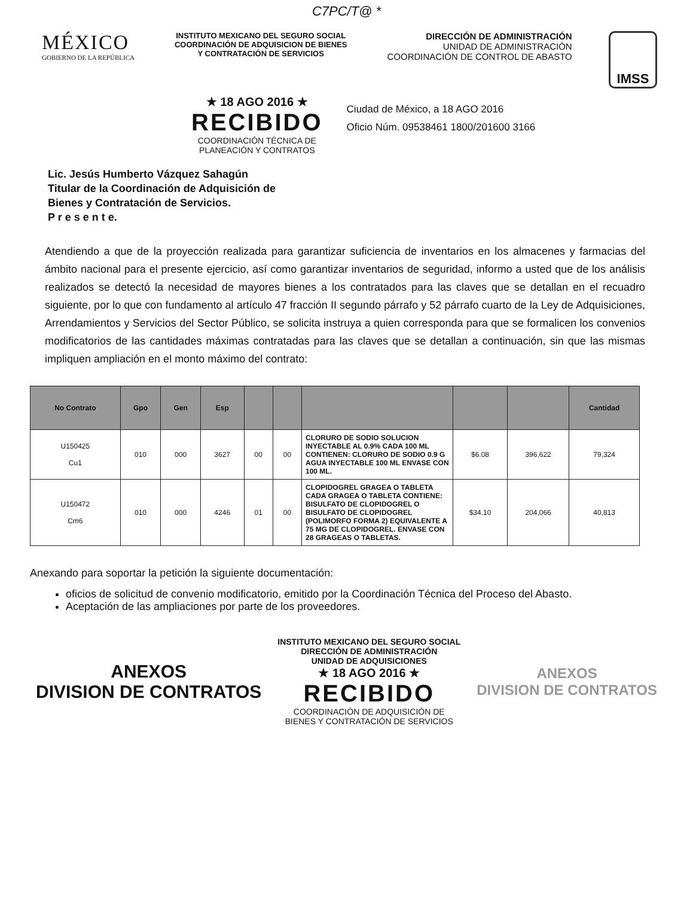C7PC/T@ *
MÉXICO
GOBIERNO DE LA REPÚBLICA
INSTITUTO MEXICANO DEL SEGURO SOCIAL
COORDINACIÓN DE ADQUISICION DE BIENES Y CONTRATACIÓN DE SERVICIOS
DIRECCIÓN DE ADMINISTRACIÓN
UNIDAD DE ADMINISTRACIÓN
COORDINACIÓN DE CONTROL DE ABASTO
IMSS
★ 18 AGO 2016 ★
RECIBIDO
COORDINACIÓN TÉCNICA DE
PLANEACIÓN Y CONTRATOS
Ciudad de México, a 18 AGO 2016
Oficio Núm. 09538461 1800/201600 3166
Lic. Jesús Humberto Vázquez Sahagún
Titular de la Coordinación de Adquisición de
Bienes y Contratación de Servicios.
P r e s e n t e.
Atendiendo a que de la proyección realizada para garantizar suficiencia de inventarios en los almacenes y farmacias del ámbito nacional para el presente ejercicio, así como garantizar inventarios de seguridad, informo a usted que de los análisis realizados se detectó la necesidad de mayores bienes a los contratados para las claves que se detallan en el recuadro siguiente, por lo que con fundamento al artículo 47 fracción II segundo párrafo y 52 párrafo cuarto de la Ley de Adquisiciones, Arrendamientos y Servicios del Sector Público, se solicita instruya a quien corresponda para que se formalicen los convenios modificatorios de las cantidades máximas contratadas para las claves que se detallan a continuación, sin que las mismas impliquen ampliación en el monto máximo del contrato:
| No Contrato | Gpo | Gen | Esp | | | | | | Cantidad |
| --- | --- | --- | --- | --- | --- | --- | --- | --- | --- |
| U150425 Cu1 | 010 | 000 | 3627 | 00 | 00 | CLORURO DE SODIO SOLUCION INYECTABLE AL 0.9% CADA 100 ML CONTIENEN: CLORURO DE SODIO 0.9 G AGUA INYECTABLE 100 ML ENVASE CON 100 ML. | $6.08 | 396,622 | 79,324 |
| U150472 Cm6 | 010 | 000 | 4246 | 01 | 00 | CLOPIDOGREL GRAGEA O TABLETA CADA GRAGEA O TABLETA CONTIENE: BISULFATO DE CLOPIDOGREL O BISULFATO DE CLOPIDOGREL (POLIMORFO FORMA 2) EQUIVALENTE A 75 MG DE CLOPIDOGREL. ENVASE CON 28 GRAGEAS O TABLETAS. | $34.10 | 204,066 | 40,813 |
Anexando para soportar la petición la siguiente documentación:
oficios de solicitud de convenio modificatorio, emitido por la Coordinación Técnica del Proceso del Abasto.
Aceptación de las ampliaciones por parte de los proveedores.
ANEXOS
DIVISION DE CONTRATOS
INSTITUTO MEXICANO DEL SEGURO SOCIAL
DIRECCIÓN DE ADMINISTRACIÓN
UNIDAD DE ADQUISICIONES
★ 18 AGO 2016 ★
RECIBIDO
COORDINACIÓN DE ADQUISICIÓN DE
BIENES Y CONTRATACIÓN DE SERVICIOS
ANEXOS
DIVISION DE CONTRATOS